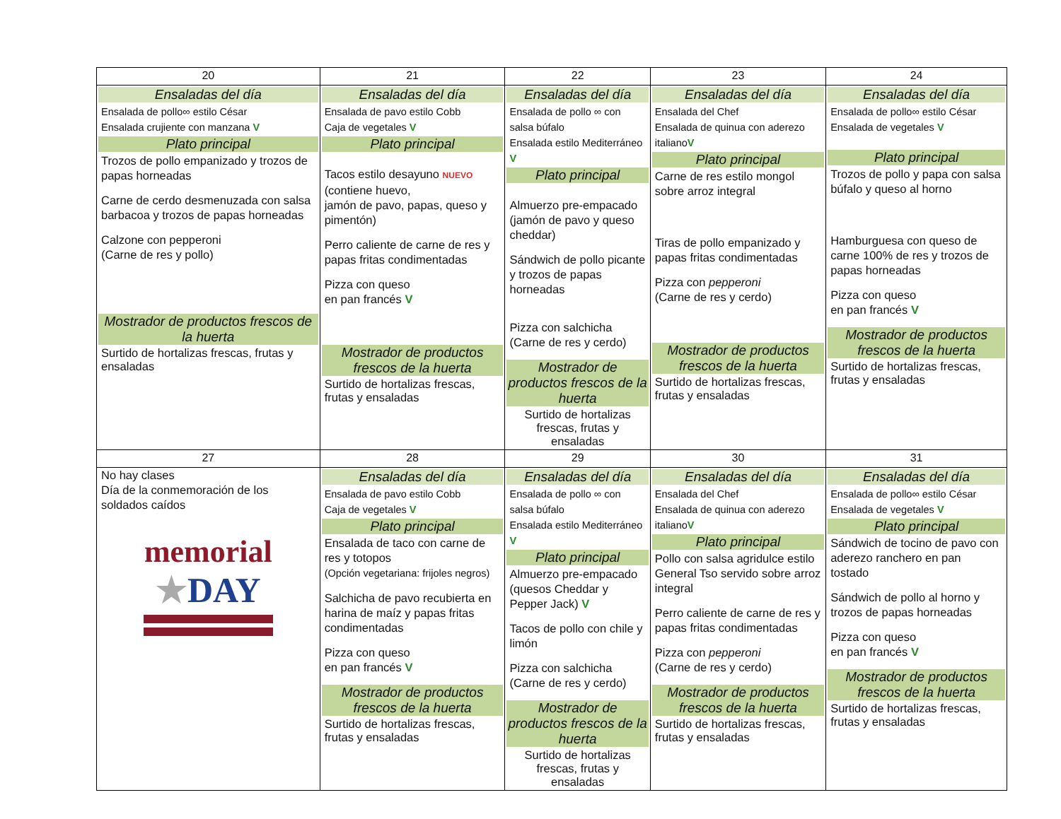| 20 | 21 | 22 | 23 | 24 |
| Ensaladas del día Ensalada de pollo∞ estilo César Ensalada crujiente con manzana V Plato principal Trozos de pollo empanizado y trozos de papas horneadas Carne de cerdo desmenuzada con salsa barbacoa y trozos de papas horneadas Calzone con pepperoni (Carne de res y pollo) Mostrador de productos frescos de la huerta Surtido de hortalizas frescas, frutas y ensaladas | Ensaladas del día Ensalada de pavo estilo Cobb Caja de vegetales V Plato principal Tacos estilo desayuno NUEVO (contiene huevo, jamón de pavo, papas, queso y pimentón) Perro caliente de carne de res y papas fritas condimentadas Pizza con queso en pan francés V Mostrador de productos frescos de la huerta Surtido de hortalizas frescas, frutas y ensaladas | Ensaladas del día Ensalada de pollo ∞ con salsa búfalo Ensalada estilo Mediterráneo V Plato principal Almuerzo pre-empacado (jamón de pavo y queso cheddar) Sándwich de pollo picante y trozos de papas horneadas Pizza con salchicha (Carne de res y cerdo) Mostrador de productos frescos de la huerta Surtido de hortalizas frescas, frutas y ensaladas | Ensaladas del día Ensalada del Chef Ensalada de quinua con aderezo italiano V Plato principal Carne de res estilo mongol sobre arroz integral Tiras de pollo empanizado y papas fritas condimentadas Pizza con pepperoni (Carne de res y cerdo) Mostrador de productos frescos de la huerta Surtido de hortalizas frescas, frutas y ensaladas | Ensaladas del día Ensalada de pollo∞ estilo César Ensalada de vegetales V Plato principal Trozos de pollo y papa con salsa búfalo y queso al horno Hamburguesa con queso de carne 100% de res y trozos de papas horneadas Pizza con queso en pan francés V Mostrador de productos frescos de la huerta Surtido de hortalizas frescas, frutas y ensaladas |
| 27 | 28 | 29 | 30 | 31 |
| No hay clases Día de la conmemoración de los soldados caídos memorial ★ DAY | Ensaladas del día Ensalada de pavo estilo Cobb Caja de vegetales V Plato principal Ensalada de taco con carne de res y totopos (Opción vegetariana: frijoles negros) Salchicha de pavo recubierta en harina de maíz y papas fritas condimentadas Pizza con queso en pan francés V Mostrador de productos frescos de la huerta Surtido de hortalizas frescas, frutas y ensaladas | Ensaladas del día Ensalada de pollo ∞ con salsa búfalo Ensalada estilo Mediterráneo V Plato principal Almuerzo pre-empacado (quesos Cheddar y Pepper Jack) V Tacos de pollo con chile y limón Pizza con salchicha (Carne de res y cerdo) Mostrador de productos frescos de la huerta Surtido de hortalizas frescas, frutas y ensaladas | Ensaladas del día Ensalada del Chef Ensalada de quinua con aderezo italiano V Plato principal Pollo con salsa agridulce estilo General Tso servido sobre arroz integral Perro caliente de carne de res y papas fritas condimentadas Pizza con pepperoni (Carne de res y cerdo) Mostrador de productos frescos de la huerta Surtido de hortalizas frescas, frutas y ensaladas | Ensaladas del día Ensalada de pollo∞ estilo César Ensalada de vegetales V Plato principal Sándwich de tocino de pavo con aderezo ranchero en pan tostado Sándwich de pollo al horno y trozos de papas horneadas Pizza con queso en pan francés V Mostrador de productos frescos de la huerta Surtido de hortalizas frescas, frutas y ensaladas |